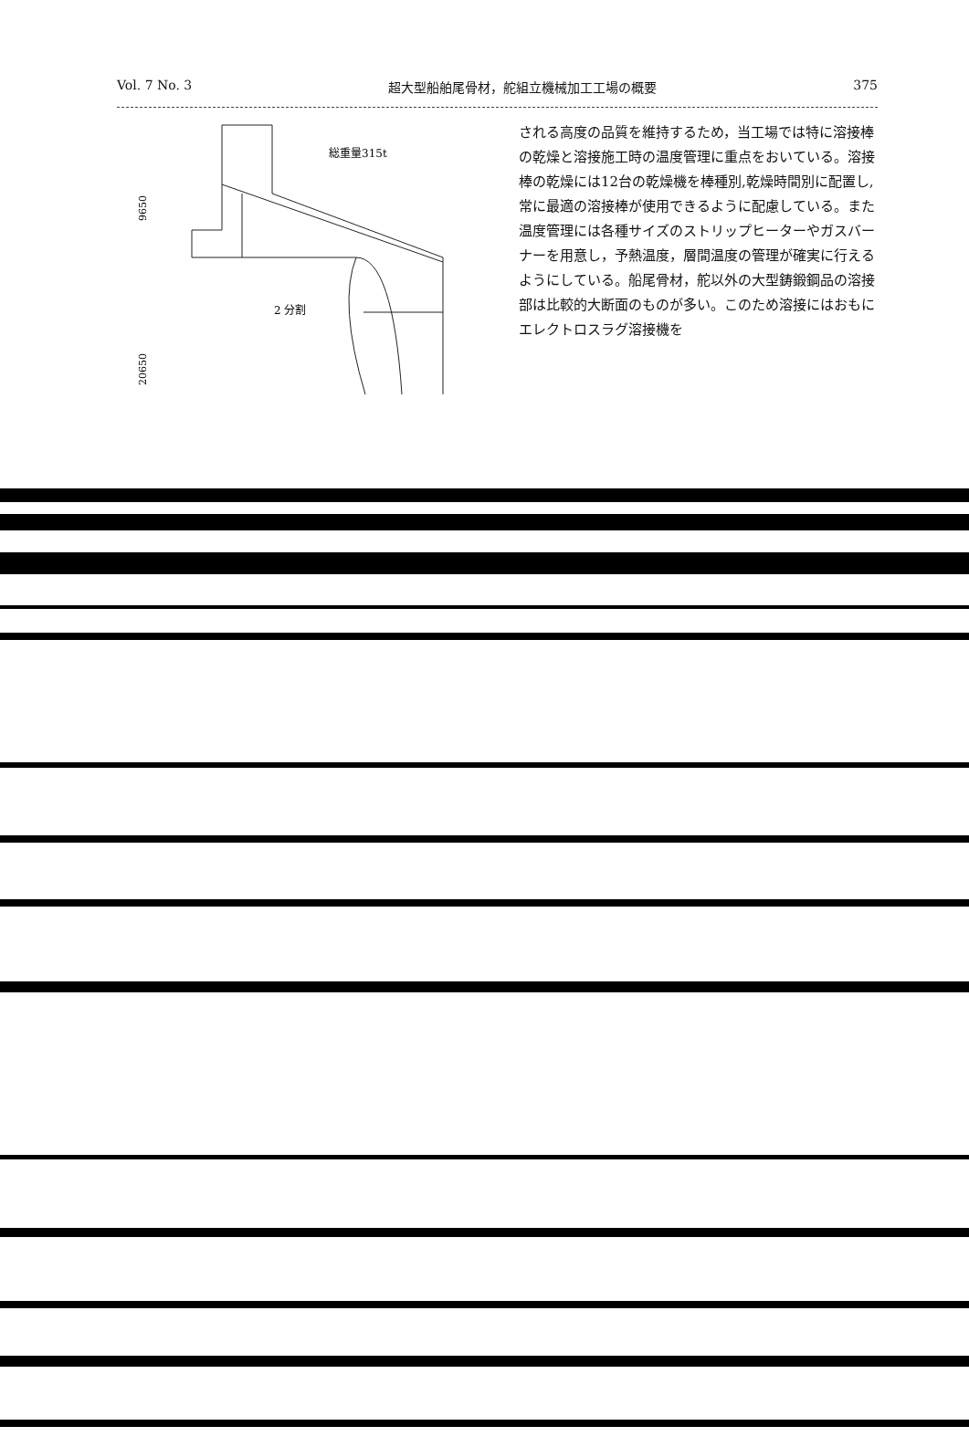Vol. 7 No. 3 超大型船舶尾骨材，舵組立機械加工工場の概要 375
総重量315t
2 分割
9650
20650
される高度の品質を維持するため，当工場では特に溶接棒の乾燥と溶接施工時の温度管理に重点をおいている。溶接棒の乾燥には12台の乾燥機を棒種別,乾燥時間別に配置し,常に最適の溶接棒が使用できるように配慮している。また温度管理には各種サイズのストリップヒーターやガスバーナーを用意し，予熱温度，層間温度の管理が確実に行えるようにしている。船尾骨材，舵以外の大型鋳鍛鋼品の溶接部は比較的大断面のものが多い。このため溶接にはおもにエレクトロスラグ溶接機を